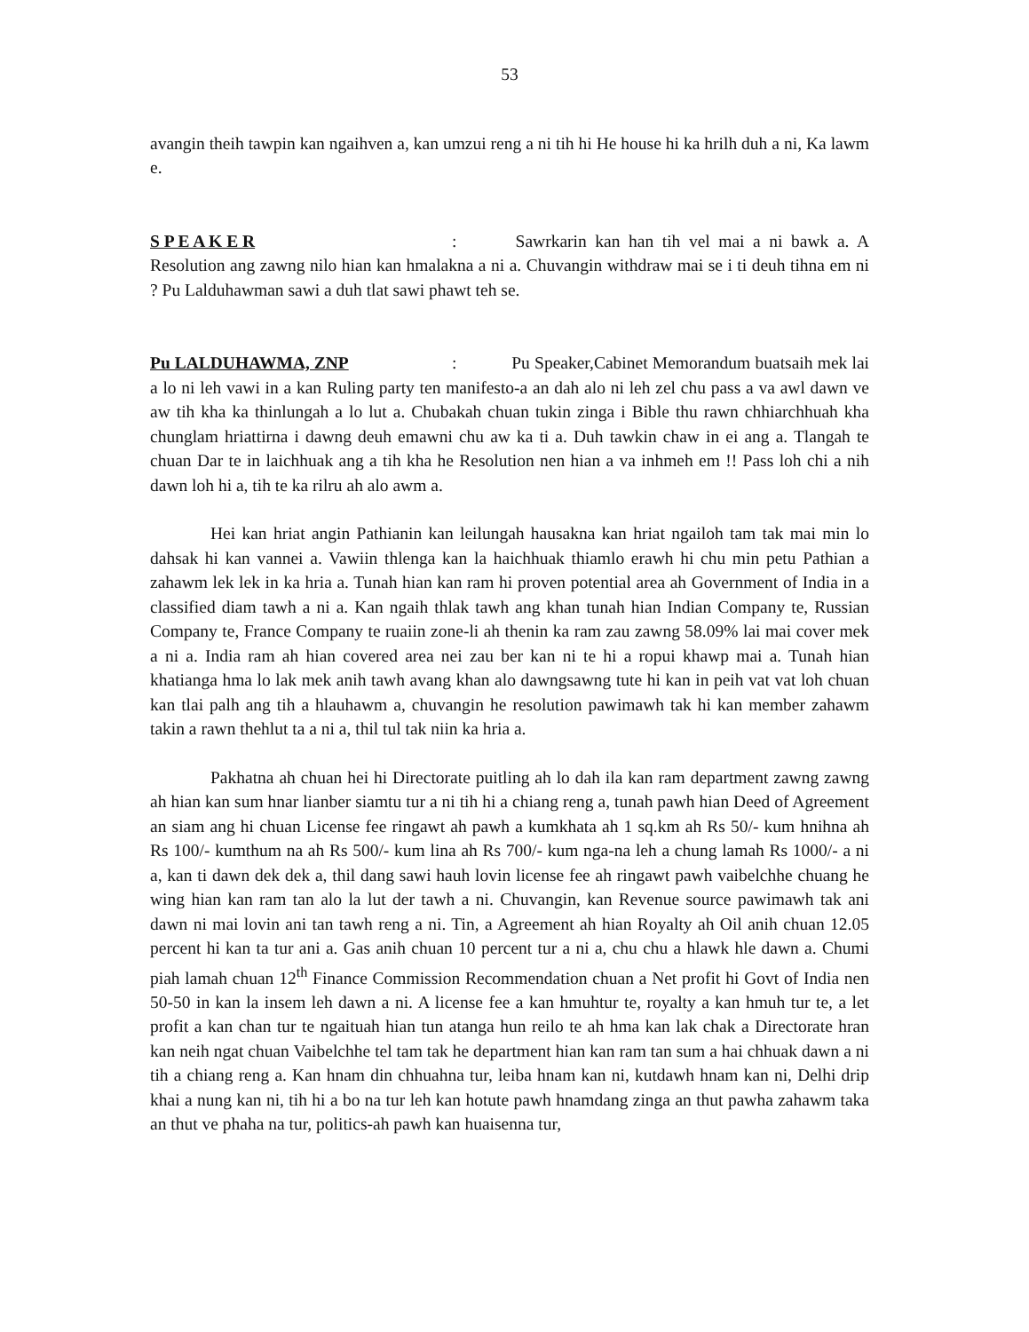53
avangin theih tawpin kan ngaihven a, kan umzui reng a ni tih hi He house hi ka hrilh duh a ni, Ka lawm e.
S P E A K E R: Sawrkarin kan han tih vel mai a ni bawk a. A Resolution ang zawng nilo hian kan hmalakna a ni a. Chuvangin withdraw mai se i ti deuh tihna em ni ? Pu Lalduhawman sawi a duh tlat sawi phawt teh se.
Pu LALDUHAWMA, ZNP: Pu Speaker,Cabinet Memorandum buatsaih mek lai a lo ni leh vawi in a kan Ruling party ten manifesto-a an dah alo ni leh zel chu pass a va awl dawn ve aw tih kha ka thinlungah a lo lut a. Chubakah chuan tukin zinga i Bible thu rawn chhiarchhuah kha chunglam hriattirna i dawng deuh emawni chu aw ka ti a. Duh tawkin chaw in ei ang a. Tlangah te chuan Dar te in laichhuak ang a tih kha he Resolution nen hian a va inhmeh em !! Pass loh chi a nih dawn loh hi a, tih te ka rilru ah alo awm a.
Hei kan hriat angin Pathianin kan leilungah hausakna kan hriat ngailoh tam tak mai min lo dahsak hi kan vannei a. Vawiin thlenga kan la haichhuak thiamlo erawh hi chu min petu Pathian a zahawm lek lek in ka hria a. Tunah hian kan ram hi proven potential area ah Government of India in a classified diam tawh a ni a. Kan ngaih thlak tawh ang khan tunah hian Indian Company te, Russian Company te, France Company te ruaiin zone-li ah thenin ka ram zau zawng 58.09% lai mai cover mek a ni a. India ram ah hian covered area nei zau ber kan ni te hi a ropui khawp mai a. Tunah hian khatianga hma lo lak mek anih tawh avang khan alo dawngsawng tute hi kan in peih vat vat loh chuan kan tlai palh ang tih a hlauhawm a, chuvangin he resolution pawimawh tak hi kan member zahawm takin a rawn thehlut ta a ni a, thil tul tak niin ka hria a.
Pakhatna ah chuan hei hi Directorate puitling ah lo dah ila kan ram department zawng zawng ah hian kan sum hnar lianber siamtu tur a ni tih hi a chiang reng a, tunah pawh hian Deed of Agreement an siam ang hi chuan License fee ringawt ah pawh a kumkhata ah 1 sq.km ah Rs 50/- kum hnihna ah Rs 100/- kumthum na ah Rs 500/- kum lina ah Rs 700/- kum nga-na leh a chung lamah Rs 1000/- a ni a, kan ti dawn dek dek a, thil dang sawi hauh lovin license fee ah ringawt pawh vaibelchhe chuang he wing hian kan ram tan alo la lut der tawh a ni. Chuvangin, kan Revenue source pawimawh tak ani dawn ni mai lovin ani tan tawh reng a ni. Tin, a Agreement ah hian Royalty ah Oil anih chuan 12.05 percent hi kan ta tur ani a. Gas anih chuan 10 percent tur a ni a, chu chu a hlawk hle dawn a. Chumi piah lamah chuan 12<sup>th</sup> Finance Commission Recommendation chuan a Net profit hi Govt of India nen 50-50 in kan la insem leh dawn a ni. A license fee a kan hmuhtur te, royalty a kan hmuh tur te, a let profit a kan chan tur te ngaituah hian tun atanga hun reilo te ah hma kan lak chak a Directorate hran kan neih ngat chuan Vaibelchhe tel tam tak he department hian kan ram tan sum a hai chhuak dawn a ni tih a chiang reng a. Kan hnam din chhuahna tur, leiba hnam kan ni, kutdawh hnam kan ni, Delhi drip khai a nung kan ni, tih hi a bo na tur leh kan hotute pawh hnamdang zinga an thut pawha zahawm taka an thut ve phaha na tur, politics-ah pawh kan huaisenna tur,